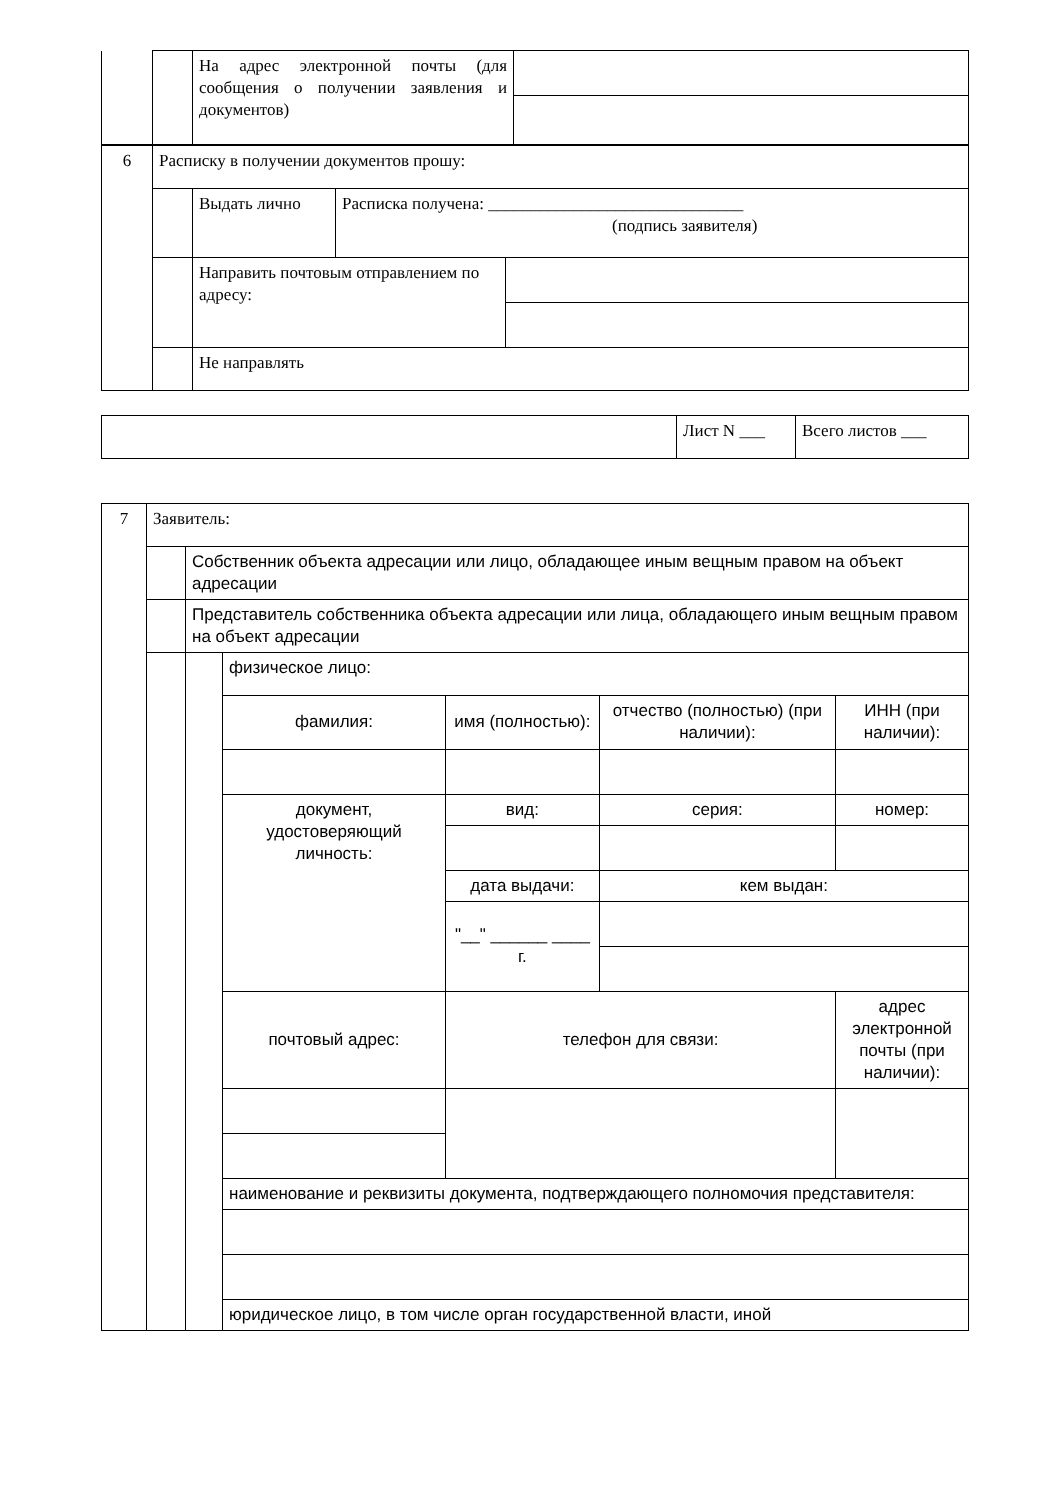| | | На адрес электронной почты (для сообщения о получении заявления и документов) | |
| 6 | Расписку в получении документов прошу: | | |
| | | Выдать лично | Расписка получена: ______________________________ (подпись заявителя) |
| | | / Направить почтовым отправлением по адресу: / / | |
| | | Не направлять | |
| | Лист N ___ | Всего листов ___ |
| 7 | Заявитель: | | | | | |
| | | Собственник объекта адресации или лицо, обладающее иным вещным правом на объект адресации | | | | |
| | | Представитель собственника объекта адресации или лица, обладающего иным вещным правом на объект адресации | | | | |
| | | | физическое лицо: | | | |
| | | | фамилия: | имя (полностью): | отчество (полностью) (при наличии): | ИНН (при наличии): |
| | | | документ, удостоверяющий личность: | вид: | серия: | номер: |
| | | | | дата выдачи: | кем выдан: | |
| | | | | "__" ______ ____ г. | | |
| | | | почтовый адрес: | телефон для связи: | | адрес электронной почты (при наличии): |
| | | | наименование и реквизиты документа, подтверждающего полномочия представителя: | | | |
| | | | юридическое лицо, в том числе орган государственной власти, иной | | | |